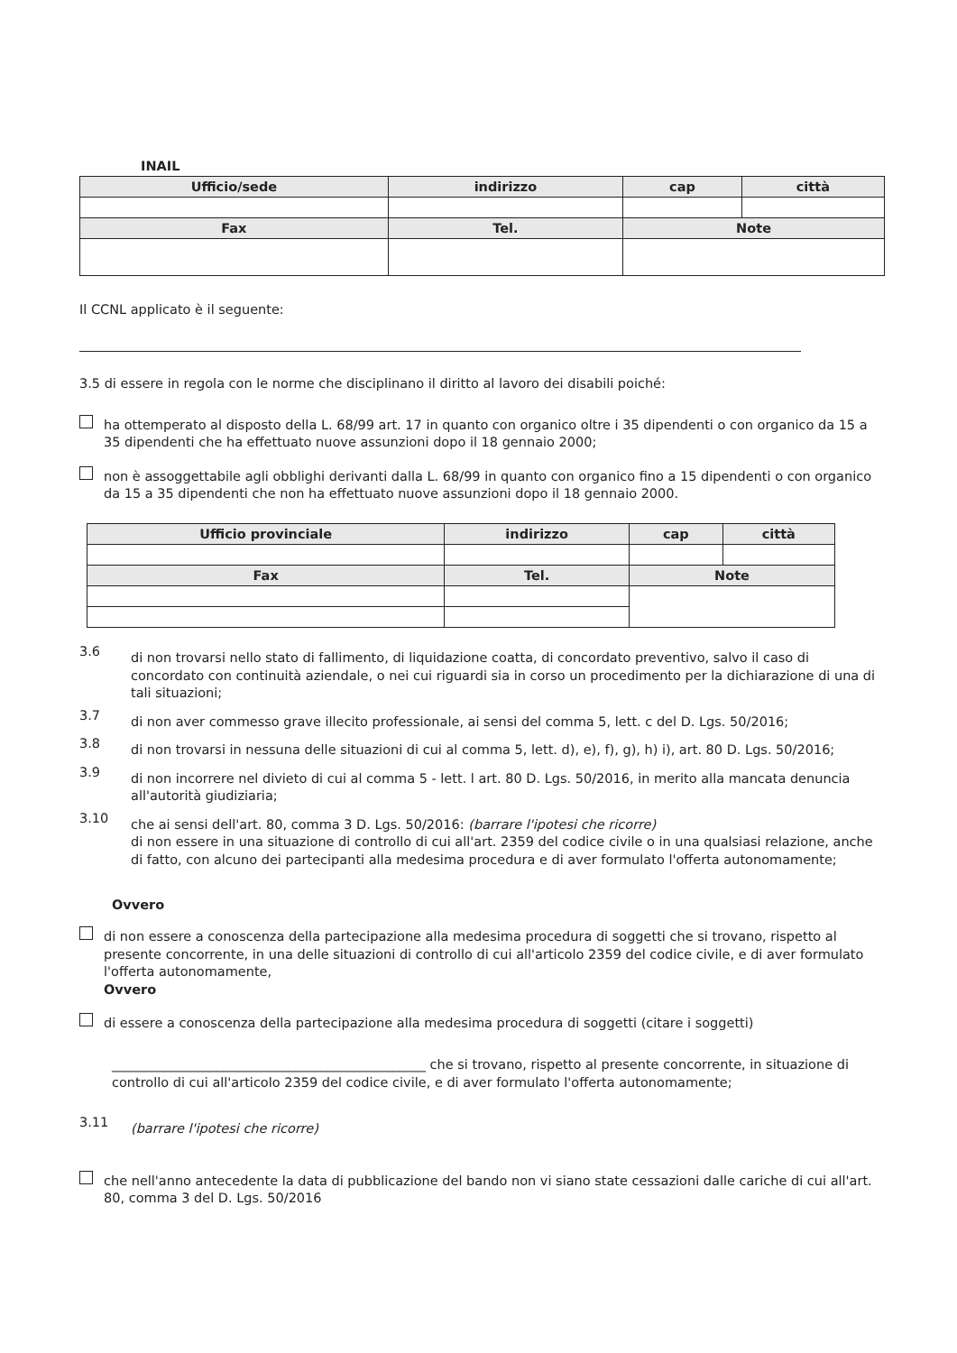INAIL
| Ufficio/sede | indirizzo | cap | città |
| --- | --- | --- | --- |
| Fax | Tel. | Note | |
Il CCNL applicato è il seguente:
3.5 di essere in regola con le norme che disciplinano il diritto al lavoro dei disabili poiché:
ha ottemperato al disposto della L. 68/99 art. 17 in quanto con organico oltre i 35 dipendenti o con organico da 15 a 35 dipendenti che ha effettuato nuove assunzioni dopo il 18 gennaio 2000;
non è assoggettabile agli obblighi derivanti dalla L. 68/99 in quanto con organico fino a 15 dipendenti o con organico da 15 a 35 dipendenti che non ha effettuato nuove assunzioni dopo il 18 gennaio 2000.
| Ufficio provinciale | indirizzo | cap | città |
| --- | --- | --- | --- |
| Fax | Tel. | Note | |
3.6
di non trovarsi nello stato di fallimento, di liquidazione coatta, di concordato preventivo, salvo il caso di concordato con continuità aziendale, o nei cui riguardi sia in corso un procedimento per la dichiarazione di una di tali situazioni;
3.7
di non aver commesso grave illecito professionale, ai sensi del comma 5, lett. c del D. Lgs. 50/2016;
3.8
di non trovarsi in nessuna delle situazioni di cui al comma 5, lett. d), e), f), g), h) i), art. 80 D. Lgs. 50/2016;
3.9
di non incorrere nel divieto di cui al comma 5 - lett. l art. 80 D. Lgs. 50/2016, in merito alla mancata denuncia all'autorità giudiziaria;
3.10
che ai sensi dell'art. 80, comma 3 D. Lgs. 50/2016: (barrare l'ipotesi che ricorre)
di non essere in una situazione di controllo di cui all'art. 2359 del codice civile o in una qualsiasi relazione, anche di fatto, con alcuno dei partecipanti alla medesima procedura e di aver formulato l'offerta autonomamente;
Ovvero
di non essere a conoscenza della partecipazione alla medesima procedura di soggetti che si trovano, rispetto al presente concorrente, in una delle situazioni di controllo di cui all'articolo 2359 del codice civile, e di aver formulato l'offerta autonomamente,
Ovvero
di essere a conoscenza della partecipazione alla medesima procedura di soggetti (citare i soggetti)
________________________________________________ che si trovano, rispetto al presente concorrente, in situazione di controllo di cui all'articolo 2359 del codice civile, e di aver formulato l'offerta autonomamente;
3.11
(barrare l'ipotesi che ricorre)
che nell'anno antecedente la data di pubblicazione del bando non vi siano state cessazioni dalle cariche di cui all'art. 80, comma 3 del D. Lgs. 50/2016